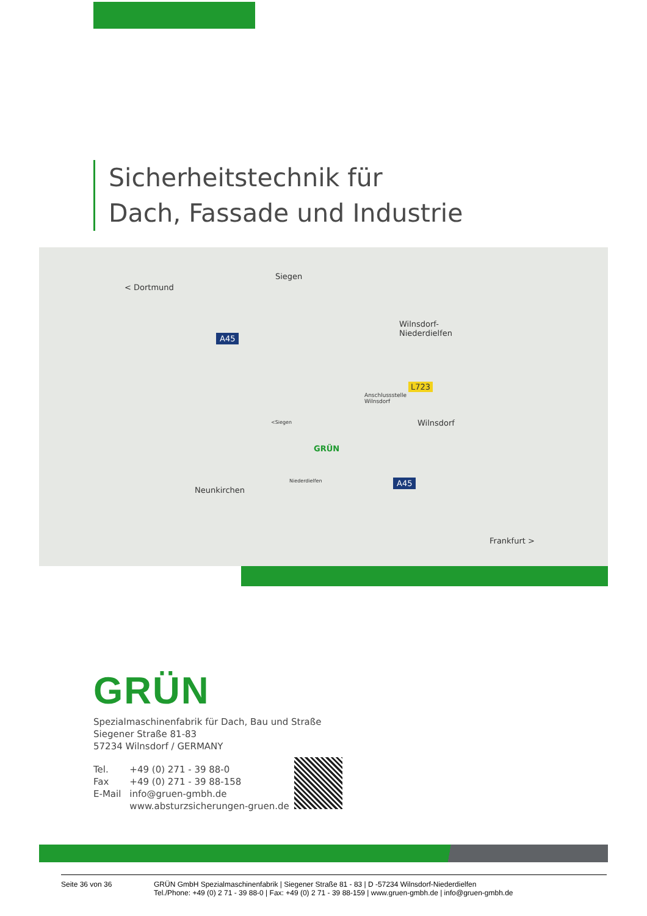Sicherheitstechnik für
Dach, Fassade und Industrie
< Dortmund
Siegen
A45
Wilnsdorf-
Niederdielfen
L723
Anschlussstelle
Wilnsdorf
Wilnsdorf <Siegen
GRÜN
Niederdielfen
Neunkirchen
A45
Frankfurt >
GRÜN
Spezialmaschinenfabrik für Dach, Bau und Straße
Siegener Straße 81-83
57234 Wilnsdorf / GERMANY
| Tel. | +49 (0) 271 - 39 88-0 |
| Fax | +49 (0) 271 - 39 88-158 |
| E-Mail | info@gruen-gmbh.de |
| | www.absturzsicherungen-gruen.de |
Seite 36 von 36 GRÜN GmbH Spezialmaschinenfabrik | Siegener Straße 81 - 83 | D -57234 Wilnsdorf-Niederdielfen
Tel./Phone: +49 (0) 2 71 - 39 88-0 | Fax: +49 (0) 2 71 - 39 88-159 | www.gruen-gmbh.de | info@gruen-gmbh.de